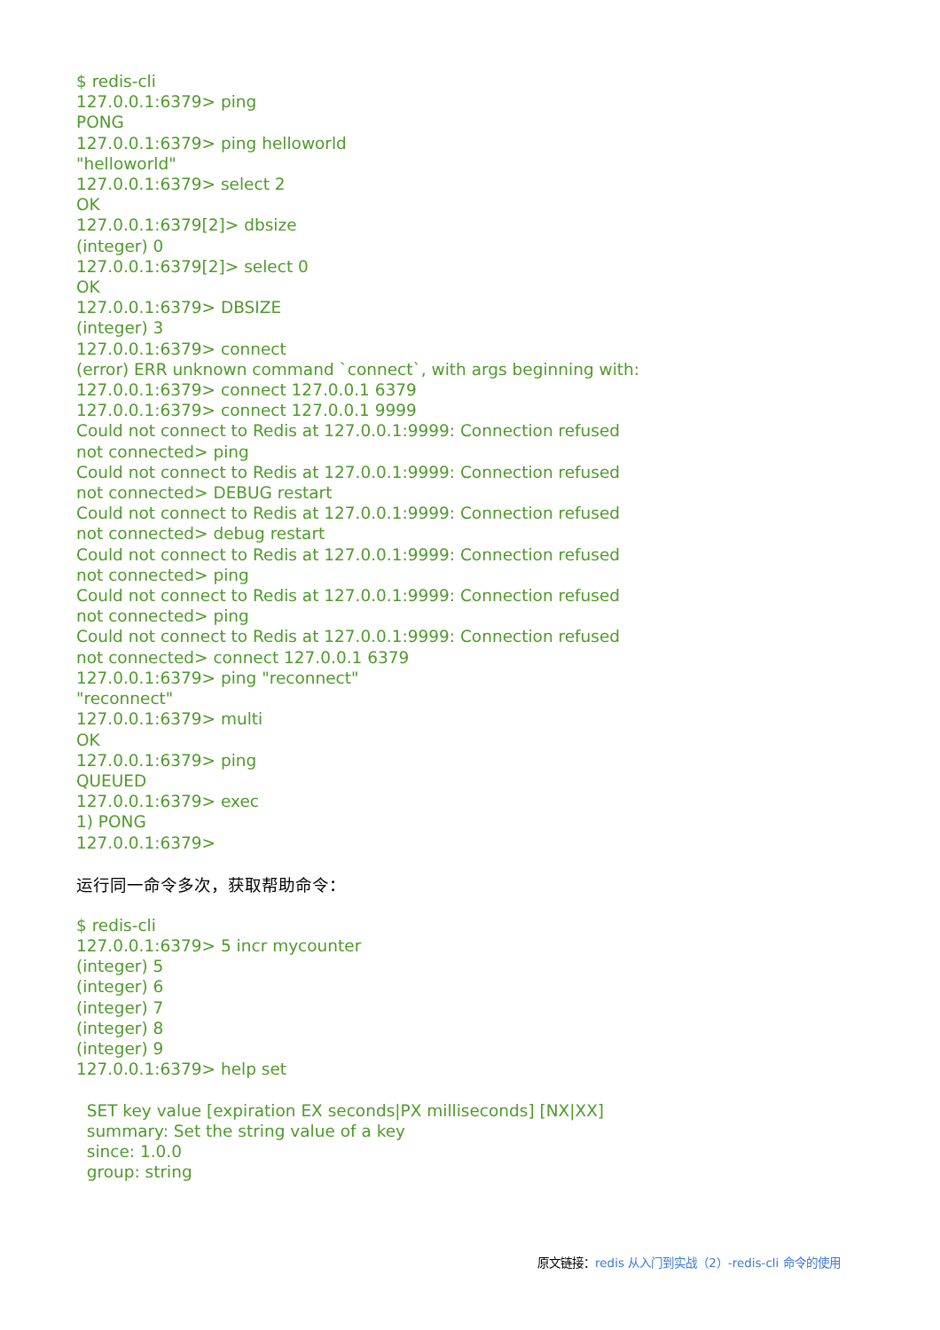$ redis-cli
127.0.0.1:6379> ping
PONG
127.0.0.1:6379> ping helloworld
"helloworld"
127.0.0.1:6379> select 2
OK
127.0.0.1:6379[2]> dbsize
(integer) 0
127.0.0.1:6379[2]> select 0
OK
127.0.0.1:6379> DBSIZE
(integer) 3
127.0.0.1:6379> connect
(error) ERR unknown command `connect`, with args beginning with:
127.0.0.1:6379> connect 127.0.0.1 6379
127.0.0.1:6379> connect 127.0.0.1 9999
Could not connect to Redis at 127.0.0.1:9999: Connection refused
not connected> ping
Could not connect to Redis at 127.0.0.1:9999: Connection refused
not connected> DEBUG restart
Could not connect to Redis at 127.0.0.1:9999: Connection refused
not connected> debug restart
Could not connect to Redis at 127.0.0.1:9999: Connection refused
not connected> ping
Could not connect to Redis at 127.0.0.1:9999: Connection refused
not connected> ping
Could not connect to Redis at 127.0.0.1:9999: Connection refused
not connected> connect 127.0.0.1 6379
127.0.0.1:6379> ping "reconnect"
"reconnect"
127.0.0.1:6379> multi
OK
127.0.0.1:6379> ping
QUEUED
127.0.0.1:6379> exec
1) PONG
127.0.0.1:6379>
运行同一命令多次，获取帮助命令：
$ redis-cli
127.0.0.1:6379> 5 incr mycounter
(integer) 5
(integer) 6
(integer) 7
(integer) 8
(integer) 9
127.0.0.1:6379> help set

  SET key value [expiration EX seconds|PX milliseconds] [NX|XX]
  summary: Set the string value of a key
  since: 1.0.0
  group: string
原文链接：redis 从入门到实战（2）-redis-cli 命令的使用